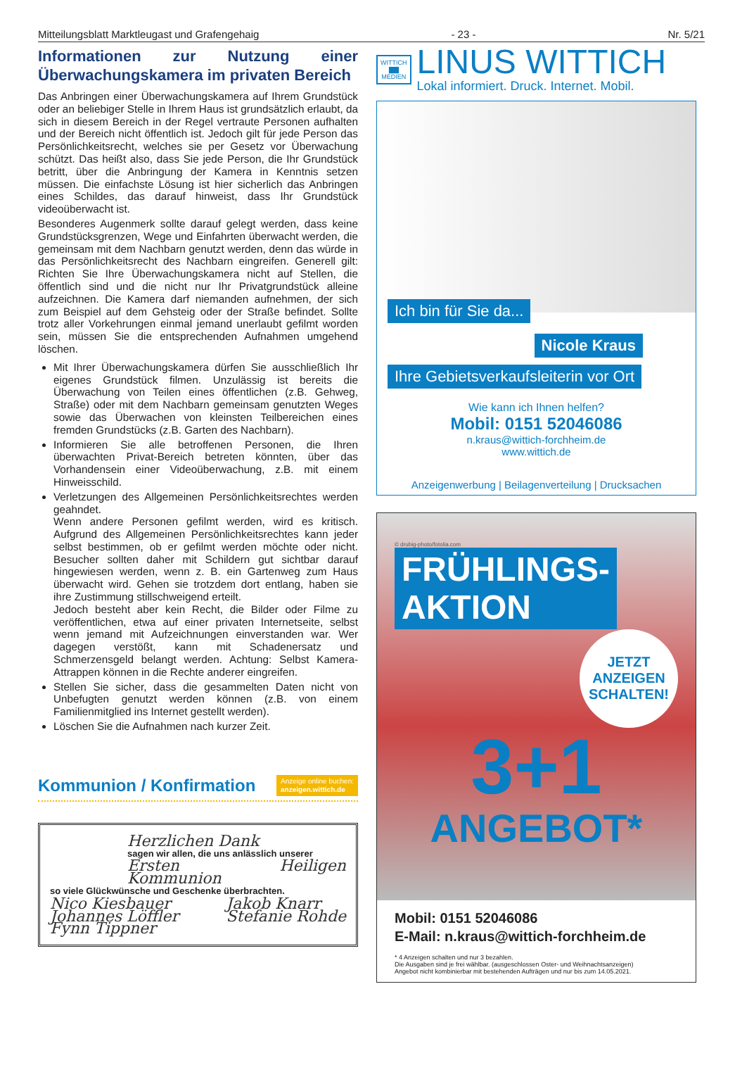Mitteilungsblatt Marktleugast und Grafengehaig - 23 - Nr. 5/21
Informationen zur Nutzung einer Überwachungskamera im privaten Bereich
Das Anbringen einer Überwachungskamera auf Ihrem Grundstück oder an beliebiger Stelle in Ihrem Haus ist grundsätzlich erlaubt, da sich in diesem Bereich in der Regel vertraute Personen aufhalten und der Bereich nicht öffentlich ist. Jedoch gilt für jede Person das Persönlichkeitsrecht, welches sie per Gesetz vor Überwachung schützt. Das heißt also, dass Sie jede Person, die Ihr Grundstück betritt, über die Anbringung der Kamera in Kenntnis setzen müssen. Die einfachste Lösung ist hier sicherlich das Anbringen eines Schildes, das darauf hinweist, dass Ihr Grundstück videoüberwacht ist.
Besonderes Augenmerk sollte darauf gelegt werden, dass keine Grundstücksgrenzen, Wege und Einfahrten überwacht werden, die gemeinsam mit dem Nachbarn genutzt werden, denn das würde in das Persönlichkeitsrecht des Nachbarn eingreifen. Generell gilt: Richten Sie Ihre Überwachungskamera nicht auf Stellen, die öffentlich sind und die nicht nur Ihr Privatgrundstück alleine aufzeichnen. Die Kamera darf niemanden aufnehmen, der sich zum Beispiel auf dem Gehsteig oder der Straße befindet. Sollte trotz aller Vorkehrungen einmal jemand unerlaubt gefilmt worden sein, müssen Sie die entsprechenden Aufnahmen umgehend löschen.
Mit Ihrer Überwachungskamera dürfen Sie ausschließlich Ihr eigenes Grundstück filmen. Unzulässig ist bereits die Überwachung von Teilen eines öffentlichen (z.B. Gehweg, Straße) oder mit dem Nachbarn gemeinsam genutzten Weges sowie das Überwachen von kleinsten Teilbereichen eines fremden Grundstücks (z.B. Garten des Nachbarn).
Informieren Sie alle betroffenen Personen, die Ihren überwachten Privat-Bereich betreten könnten, über das Vorhandensein einer Videoüberwachung, z.B. mit einem Hinweisschild.
Verletzungen des Allgemeinen Persönlichkeitsrechtes werden geahndet.
Wenn andere Personen gefilmt werden, wird es kritisch. Aufgrund des Allgemeinen Persönlichkeitsrechtes kann jeder selbst bestimmen, ob er gefilmt werden möchte oder nicht. Besucher sollten daher mit Schildern gut sichtbar darauf hingewiesen werden, wenn z. B. ein Gartenweg zum Haus überwacht wird. Gehen sie trotzdem dort entlang, haben sie ihre Zustimmung stillschweigend erteilt.
Jedoch besteht aber kein Recht, die Bilder oder Filme zu veröffentlichen, etwa auf einer privaten Internetseite, selbst wenn jemand mit Aufzeichnungen einverstanden war. Wer dagegen verstößt, kann mit Schadenersatz und Schmerzensgeld belangt werden. Achtung: Selbst Kamera-Attrappen können in die Rechte anderer eingreifen.
Stellen Sie sicher, dass die gesammelten Daten nicht von Unbefugten genutzt werden können (z.B. von einem Familienmitglied ins Internet gestellt werden).
Löschen Sie die Aufnahmen nach kurzer Zeit.
Kommunion / Konfirmation Anzeige online buchen:
anzeigen.wittich.de
Herzlichen Dank
sagen wir allen, die uns anlässlich unserer
Ersten Heiligen Kommunion
so viele Glückwünsche und Geschenke überbrachten.
Nico Kiesbauer
Johannes Löffler
Fynn Tippner
Jakob Knarr
Stefanie Rohde
WITTICH
▇▇
MEDIEN
LINUS WITTICH
Lokal informiert. Druck. Internet. Mobil.
Ich bin für Sie da...
Nicole Kraus
Ihre Gebietsverkaufsleiterin vor Ort
Wie kann ich Ihnen helfen?
Mobil: 0151 52046086
n.kraus@wittich-forchheim.de
www.wittich.de
Anzeigenwerbung | Beilagenverteilung | Drucksachen
© drubig-photo/fotolia.com
FRÜHLINGS-
AKTION
JETZT ANZEIGEN SCHALTEN!
3+1
ANGEBOT*
Mobil: 0151 52046086
E-Mail: n.kraus@wittich-forchheim.de
* 4 Anzeigen schalten und nur 3 bezahlen.
Die Ausgaben sind je frei wählbar. (ausgeschlossen Oster- und Weihnachtsanzeigen)
Angebot nicht kombinierbar mit bestehenden Aufträgen und nur bis zum 14.05.2021.